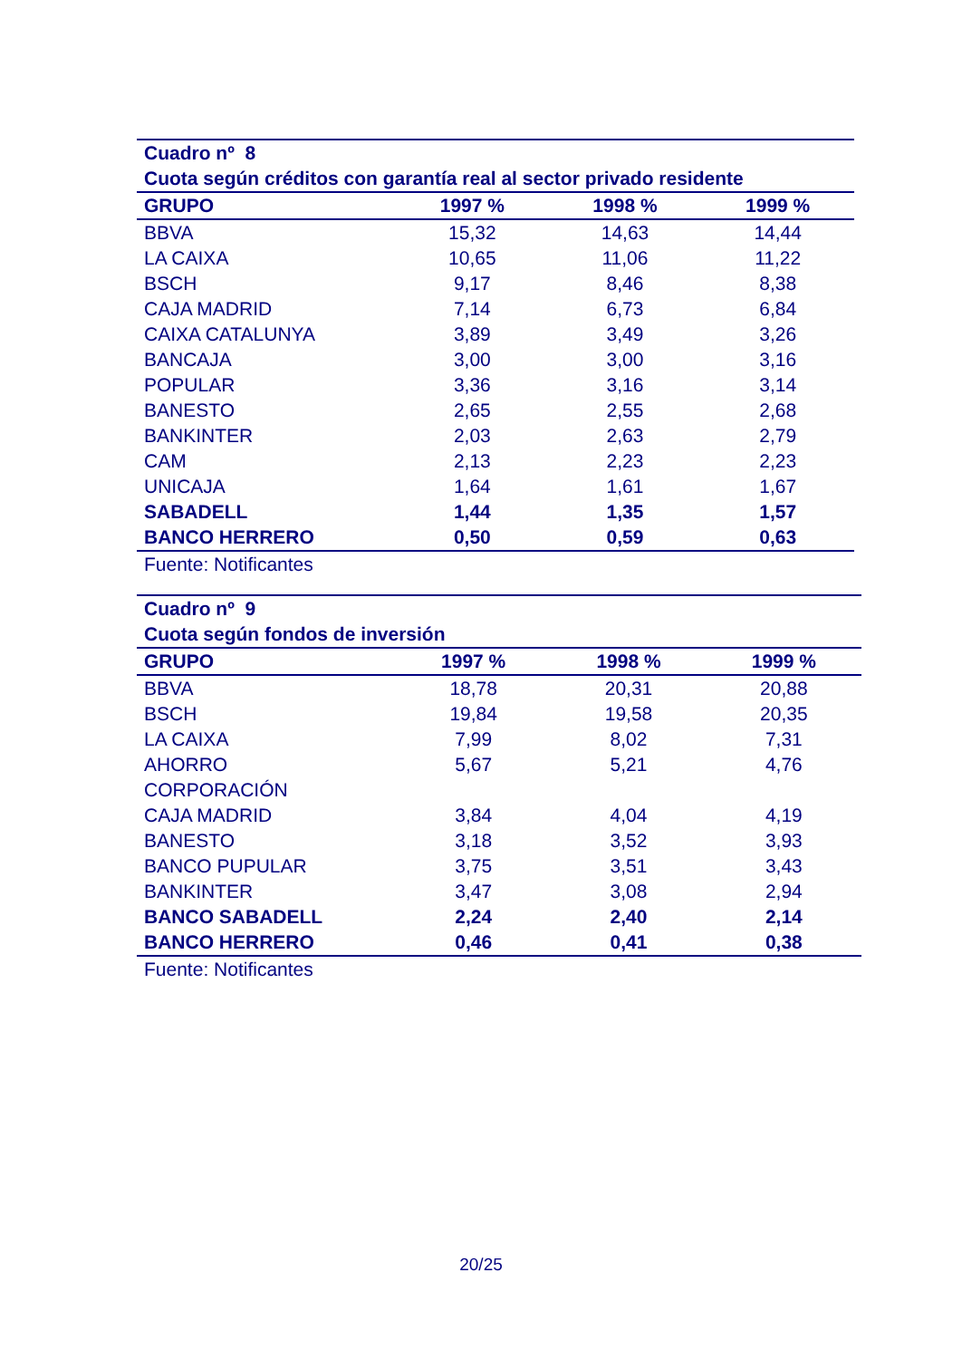| Cuadro nº 8 | | | |
| Cuota según créditos con garantía real al sector privado residente | | | |
| GRUPO | 1997 % | 1998 % | 1999 % |
| BBVA | 15,32 | 14,63 | 14,44 |
| LA CAIXA | 10,65 | 11,06 | 11,22 |
| BSCH | 9,17 | 8,46 | 8,38 |
| CAJA MADRID | 7,14 | 6,73 | 6,84 |
| CAIXA CATALUNYA | 3,89 | 3,49 | 3,26 |
| BANCAJA | 3,00 | 3,00 | 3,16 |
| POPULAR | 3,36 | 3,16 | 3,14 |
| BANESTO | 2,65 | 2,55 | 2,68 |
| BANKINTER | 2,03 | 2,63 | 2,79 |
| CAM | 2,13 | 2,23 | 2,23 |
| UNICAJA | 1,64 | 1,61 | 1,67 |
| SABADELL | 1,44 | 1,35 | 1,57 |
| BANCO HERRERO | 0,50 | 0,59 | 0,63 |
| Fuente: Notificantes | | | |
| Cuadro nº 9 | | | |
| Cuota según fondos de inversión | | | |
| GRUPO | 1997 % | 1998 % | 1999 % |
| BBVA | 18,78 | 20,31 | 20,88 |
| BSCH | 19,84 | 19,58 | 20,35 |
| LA CAIXA | 7,99 | 8,02 | 7,31 |
| AHORRO | 5,67 | 5,21 | 4,76 |
| CORPORACIÓN | | | |
| CAJA MADRID | 3,84 | 4,04 | 4,19 |
| BANESTO | 3,18 | 3,52 | 3,93 |
| BANCO PUPULAR | 3,75 | 3,51 | 3,43 |
| BANKINTER | 3,47 | 3,08 | 2,94 |
| BANCO SABADELL | 2,24 | 2,40 | 2,14 |
| BANCO HERRERO | 0,46 | 0,41 | 0,38 |
| Fuente: Notificantes | | | |
20/25